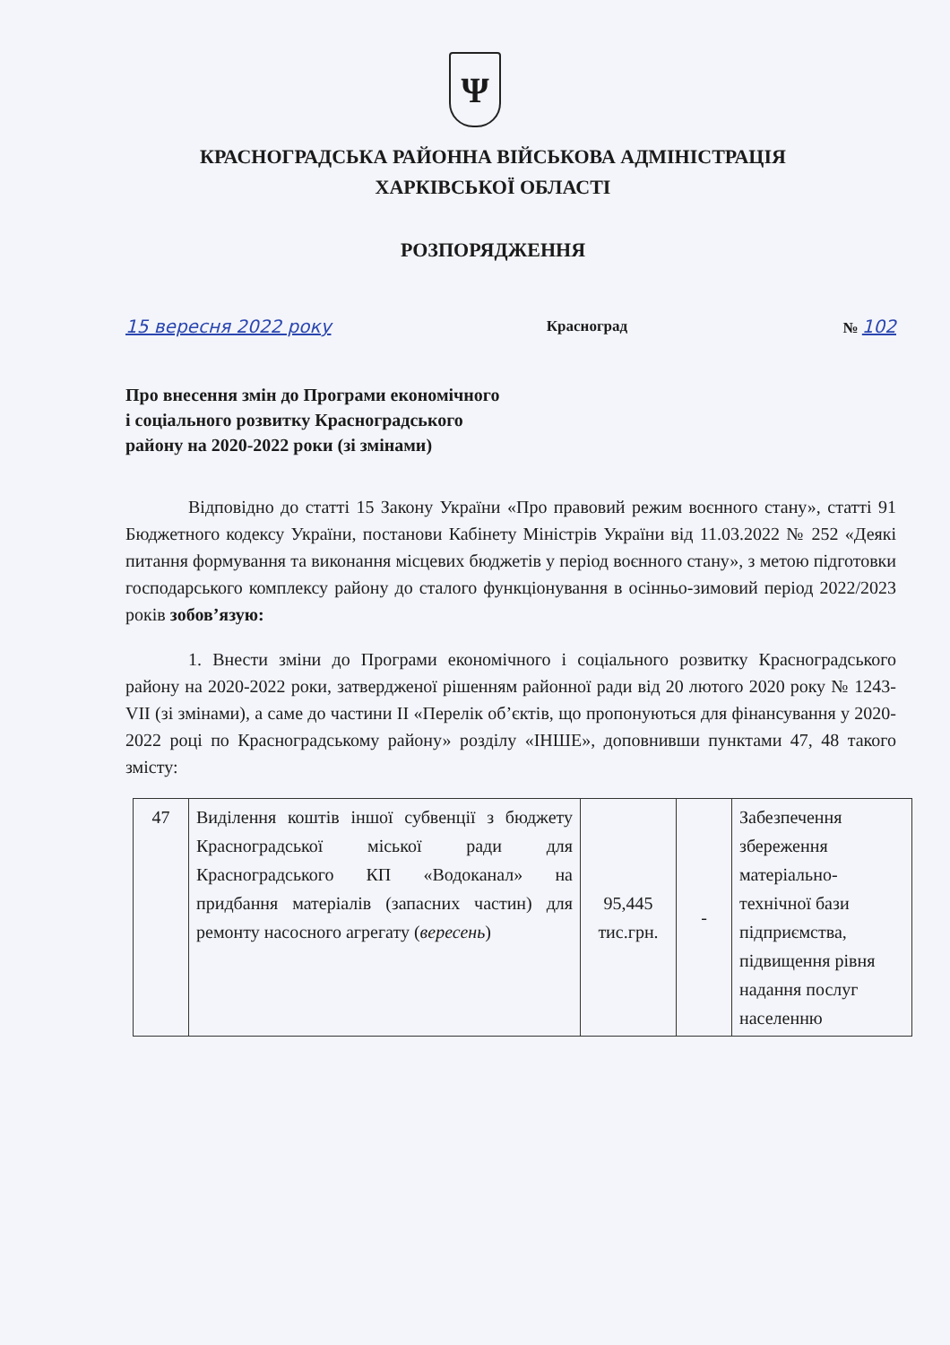Ψ
КРАСНОГРАДСЬКА РАЙОННА ВІЙСЬКОВА АДМІНІСТРАЦІЯ
ХАРКІВСЬКОЇ ОБЛАСТІ
РОЗПОРЯДЖЕННЯ
15 вересня 2022 року Красноград № 102
Про внесення змін до Програми економічного і соціального розвитку Красноградського району на 2020-2022 роки (зі змінами)
Відповідно до статті 15 Закону України «Про правовий режим воєнного стану», статті 91 Бюджетного кодексу України, постанови Кабінету Міністрів України від 11.03.2022 № 252 «Деякі питання формування та виконання місцевих бюджетів у період воєнного стану», з метою підготовки господарського комплексу району до сталого функціонування в осінньо-зимовий період 2022/2023 років зобов’язую:
1. Внести зміни до Програми економічного і соціального розвитку Красноградського району на 2020-2022 роки, затвердженої рішенням районної ради від 20 лютого 2020 року № 1243-VII (зі змінами), а саме до частини II «Перелік об’єктів, що пропонуються для фінансування у 2020-2022 році по Красноградському району» розділу «ІНШЕ», доповнивши пунктами 47, 48 такого змісту:
| 47 | Виділення коштів іншої субвенції з бюджету Красноградської міської ради для Красноградського КП «Водоканал» на придбання матеріалів (запасних частин) для ремонту насосного агрегату ( вересень ) | 95,445 тис.грн. | - | Забезпечення збереження матеріально-технічної бази підприємства, підвищення рівня надання послуг населенню |